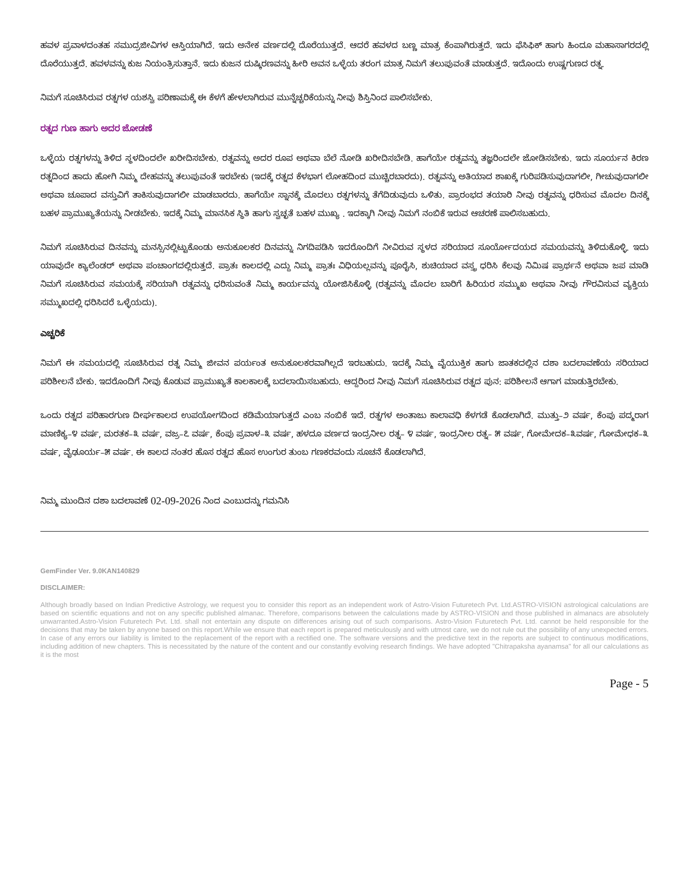ಹವಳ ಪ್ರವಾಳದಂತಹ ಸಮುದ್ರಜೀವಿಗಳ ಆಸ್ತಿಯಾಗಿದೆ. ಇದು ಅನೇಕ ವರ್ಣದಲ್ಲಿ ದೊರೆಯುತ್ತದೆ. ಆದರೆ ಹವಳದ ಬಣ್ಣ ಮಾತ್ರ ಕೆಂಪಾಗಿರುತ್ತದೆ. ಇದು ಫೆಸಿಫಿಕ್ ಹಾಗು ಹಿಂದೂ ಮಹಾಸಾಗರದಲ್ಲಿ ದೊರೆಯುತ್ತದೆ. ಹವಳವನ್ನು ಕುಜ ನಿಯಂತ್ರಿಸುತ್ತಾನೆ. ಇದು ಕುಜನ ದುಷ್ಕಿರಣವನ್ನು ಹೀರಿ ಅವನ ಒಳ್ಳೆಯ ತರಂಗ ಮಾತ್ರ ನಿಮಗೆ ತಲುಪುವಂತೆ ಮಾಡುತ್ತದೆ. ಇದೊಂದು ಉಷ್ಣಗುಣದ ರತ್ನ.
ನಿಮಗೆ ಸೂಚಿಸಿರುವ ರತ್ನಗಳ ಯಶಸ್ವಿ ಪರಿಣಾಮಕ್ಕೆ ಈ ಕೆಳಗೆ ಹೇಳಲಾಗಿರುವ ಮುನ್ನೆಚ್ಚರಿಕೆಯನ್ನು ನೀವು ಶಿಸ್ತಿನಿಂದ ಪಾಲಿಸಬೇಕು.
ರತ್ನದ ಗುಣ ಹಾಗು ಅದರ ಜೋಡಣೆ
ಒಳ್ಳೆಯ ರತ್ನಗಳನ್ನು ತಿಳಿದ ಸ್ಥಳದಿಂದಲೇ ಖರೀದಿಸಬೇಕು. ರತ್ನವನ್ನು ಅದರ ರೂಪ ಅಥವಾ ಬೆಲೆ ನೋಡಿ ಖರೀದಿಸಬೇಡಿ. ಹಾಗೆಯೇ ರತ್ನವನ್ನು ತಜ್ಞರಿಂದಲೇ ಜೋಡಿಸಬೇಕು. ಇದು ಸೂರ್ಯನ ಕಿರಣ ರತ್ನದಿಂದ ಹಾದು ಹೋಗಿ ನಿಮ್ಮ ದೇಹವನ್ನು ತಲುಪುವಂತೆ ಇರಬೇಕು (ಇದಕ್ಕೆ ರತ್ನದ ಕೆಳಭಾಗ ಲೋಹದಿಂದ ಮುಚ್ಚಿರಬಾರದು). ರತ್ನವನ್ನು ಅತಿಯಾದ ಶಾಖಕ್ಕೆ ಗುರಿಪಡಿಸುವುದಾಗಲೀ, ಗೀಚುವುದಾಗಲೀ ಅಥವಾ ಚೂಪಾದ ವಸ್ತುವಿಗೆ ತಾಕಿಸುವುದಾಗಲೀ ಮಾಡಬಾರದು. ಹಾಗೆಯೇ ಸ್ನಾನಕ್ಕೆ ಮೊದಲು ರತ್ನಗಳನ್ನು ತೆಗೆದಿಡುವುದು ಒಳಿತು. ಪ್ರಾರಂಭದ ತಯಾರಿ ನೀವು ರತ್ನವನ್ನು ಧರಿಸುವ ಮೊದಲ ದಿನಕ್ಕೆ ಬಹಳ ಪ್ರಾಮುಖ್ಯತೆಯನ್ನು ನೀಡಬೇಕು. ಇದಕ್ಕೆ ನಿಮ್ಮ ಮಾನಸಿಕ ಸ್ಥಿತಿ ಹಾಗು ಸ್ವಚ್ಛತೆ ಬಹಳ ಮುಖ್ಯ . ಇದಕ್ಕಾಗಿ ನೀವು ನಿಮಗೆ ನಂಬಿಕೆ ಇರುವ ಆಚರಣೆ ಪಾಲಿಸಬಹುದು.
ನಿಮಗೆ ಸೂಚಿಸಿರುವ ದಿನವನ್ನು ಮನಸ್ಸಿನಲ್ಲಿಟ್ಟುಕೊಂಡು ಅನುಕೂಲಕರ ದಿನವನ್ನು ನಿಗದಿಪಡಿಸಿ ಇದರೊಂದಿಗೆ ನೀವಿರುವ ಸ್ಥಳದ ಸರಿಯಾದ ಸೂರ್ಯೋದಯದ ಸಮಯವನ್ನು ತಿಳಿದುಕೊಳ್ಳಿ. ಇದು ಯಾವುದೇ ಕ್ಯಾಲೆಂಡರ್ ಅಥವಾ ಪಂಚಾಂಗದಲ್ಲಿರುತ್ತದೆ. ಪ್ರಾತಃ ಕಾಲದಲ್ಲಿ ಎದ್ದು ನಿಮ್ಮ ಪ್ರಾತಃ ವಿಧಿಯಲ್ಲವನ್ನು ಪೂರೈಸಿ, ಶುಚಿಯಾದ ವಸ್ತ್ರ ಧರಿಸಿ ಕೆಲವು ನಿಮಿಷ ಪ್ರಾರ್ಥನೆ ಅಥವಾ ಜಪ ಮಾಡಿ ನಿಮಗೆ ಸೂಚಿಸಿರುವ ಸಮಯಕ್ಕೆ ಸರಿಯಾಗಿ ರತ್ನವನ್ನು ಧರಿಸುವಂತೆ ನಿಮ್ಮ ಕಾರ್ಯವನ್ನು ಯೋಜಿಸಿಕೊಳ್ಳಿ (ರತ್ನವನ್ನು ಮೊದಲ ಬಾರಿಗೆ ಹಿರಿಯರ ಸಮ್ಮುಖ ಅಥವಾ ನೀವು ಗೌರವಿಸುವ ವ್ಯಕ್ತಿಯ ಸಮ್ಮುಖದಲ್ಲಿ ಧರಿಸಿದರೆ ಒಳ್ಳೆಯದು).
ಎಚ್ಚರಿಕೆ
ನಿಮಗೆ ಈ ಸಮಯದಲ್ಲಿ ಸೂಚಿಸಿರುವ ರತ್ನ ನಿಮ್ಮ ಜೀವನ ಪರ್ಯಂತ ಅನುಕೂಲಕರವಾಗಿಲ್ಲದೆ ಇರಬಹುದು. ಇದಕ್ಕೆ ನಿಮ್ಮ ವೈಯುಕ್ತಿಕ ಹಾಗು ಜಾತಕದಲ್ಲಿನ ದಶಾ ಬದಲಾವಣೆಯ ಸರಿಯಾದ ಪರಿಶೀಲನೆ ಬೇಕು. ಇದರೊಂದಿಗೆ ನೀವು ಕೊಡುವ ಪ್ರಾಮುಖ್ಯತೆ ಕಾಲಕಾಲಕ್ಕೆ ಬದಲಾಯಿಸಬಹುದು. ಆದ್ದರಿಂದ ನೀವು ನಿಮಗೆ ಸೂಚಿಸಿರುವ ರತ್ನದ ಪುನ: ಪರಿಶೀಲನೆ ಆಗಾಗ ಮಾಡುತ್ತಿರಬೇಕು.
ಒಂದು ರತ್ನದ ಪರಿಹಾರಗುಣ ದೀರ್ಘಕಾಲದ ಉಪಯೋಗದಿಂದ ಕಡಿಮೆಯಾಗುತ್ತದೆ ಎಂಬ ನಂಬಿಕೆ ಇದೆ. ರತ್ನಗಳ ಅಂತಾಜು ಕಾಲಾವಧಿ ಕೆಳಗಡೆ ಕೊಡಲಾಗಿದೆ. ಮುತ್ತು–೨ ವರ್ಷ, ಕೆಂಪು ಪದ್ಮರಾಗ ಮಾಣಿಕ್ಯ–೪ ವರ್ಷ, ಮರತಕ–೩ ವರ್ಷ, ವಜ್ರ–೭ ವರ್ಷ, ಕೆಂಪು ಪ್ರವಾಳ–೩ ವರ್ಷ, ಹಳದೂ ವರ್ಣದ ಇಂದ್ರನೀಲ ರತ್ನ– ೪ ವರ್ಷ, ಇಂದ್ರನೀಲ ರತ್ನ– ೫ ವರ್ಷ, ಗೋಮೇದಕ–೩ವರ್ಷ, ಗೋಮೇಧಕ–೩ ವರ್ಷ, ವೈಢೂರ್ಯ–೫ ವರ್ಷ. ಈ ಕಾಲದ ನಂತರ ಹೊಸ ರತ್ನದ ಹೊಸ ಉಂಗುರ ತುಂಬ ಗಣಕರವಂದು ಸೂಚನೆ ಕೊಡಲಾಗಿದೆ.
ನಿಮ್ಮ ಮುಂದಿನ ದಶಾ ಬದಲಾವಣೆ 02-09-2026 ನಿಂದ ಎಂಬುದನ್ನು ಗಮನಿಸಿ
GemFinder Ver. 9.0KAN140829
DISCLAIMER:
Although broadly based on Indian Predictive Astrology, we request you to consider this report as an independent work of Astro-Vision Futuretech Pvt. Ltd.ASTRO-VISION astrological calculations are based on scientific equations and not on any specific published almanac. Therefore, comparisons between the calculations made by ASTRO-VISION and those published in almanacs are absolutely unwarranted.Astro-Vision Futuretech Pvt. Ltd. shall not entertain any dispute on differences arising out of such comparisons. Astro-Vision Futuretech Pvt. Ltd. cannot be held responsible for the decisions that may be taken by anyone based on this report.While we ensure that each report is prepared meticulously and with utmost care, we do not rule out the possibility of any unexpected errors. In case of any errors our liability is limited to the replacement of the report with a rectified one. The software versions and the predictive text in the reports are subject to continuous modifications, including addition of new chapters. This is necessitated by the nature of the content and our constantly evolving research findings. We have adopted "Chitrapaksha ayanamsa" for all our calculations as it is the most
Page - 5